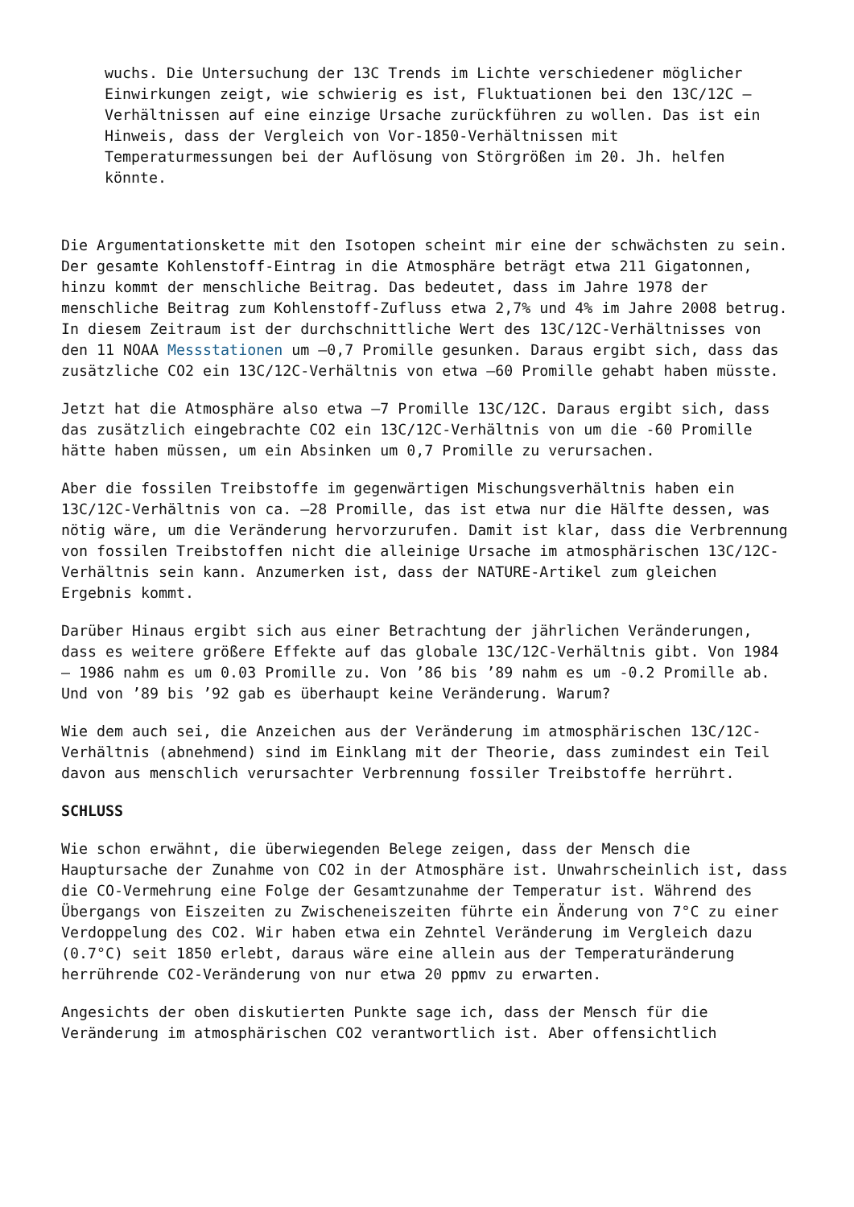wuchs. Die Untersuchung der 13C Trends im Lichte verschiedener möglicher Einwirkungen zeigt, wie schwierig es ist, Fluktuationen bei den 13C/12C – Verhältnissen auf eine einzige Ursache zurückführen zu wollen. Das ist ein Hinweis, dass der Vergleich von Vor-1850-Verhältnissen mit Temperaturmessungen bei der Auflösung von Störgrößen im 20. Jh. helfen könnte.
Die Argumentationskette mit den Isotopen scheint mir eine der schwächsten zu sein. Der gesamte Kohlenstoff-Eintrag in die Atmosphäre beträgt etwa 211 Gigatonnen, hinzu kommt der menschliche Beitrag. Das bedeutet, dass im Jahre 1978 der menschliche Beitrag zum Kohlenstoff-Zufluss etwa 2,7% und 4% im Jahre 2008 betrug. In diesem Zeitraum ist der durchschnittliche Wert des 13C/12C-Verhältnisses von den 11 NOAA Messstationen um –0,7 Promille gesunken. Daraus ergibt sich, dass das zusätzliche CO2 ein 13C/12C-Verhältnis von etwa –60 Promille gehabt haben müsste.
Jetzt hat die Atmosphäre also etwa –7 Promille 13C/12C. Daraus ergibt sich, dass das zusätzlich eingebrachte CO2 ein 13C/12C-Verhältnis von um die -60 Promille hätte haben müssen, um ein Absinken um 0,7 Promille zu verursachen.
Aber die fossilen Treibstoffe im gegenwärtigen Mischungsverhältnis haben ein 13C/12C-Verhältnis von ca. –28 Promille, das ist etwa nur die Hälfte dessen, was nötig wäre, um die Veränderung hervorzurufen. Damit ist klar, dass die Verbrennung von fossilen Treibstoffen nicht die alleinige Ursache im atmosphärischen 13C/12C-Verhältnis sein kann. Anzumerken ist, dass der NATURE-Artikel zum gleichen Ergebnis kommt.
Darüber Hinaus ergibt sich aus einer Betrachtung der jährlichen Veränderungen, dass es weitere größere Effekte auf das globale 13C/12C-Verhältnis gibt. Von 1984 – 1986 nahm es um 0.03 Promille zu. Von ’86 bis ’89 nahm es um -0.2 Promille ab. Und von ’89 bis ’92 gab es überhaupt keine Veränderung. Warum?
Wie dem auch sei, die Anzeichen aus der Veränderung im atmosphärischen 13C/12C-Verhältnis (abnehmend) sind im Einklang mit der Theorie, dass zumindest ein Teil davon aus menschlich verursachter Verbrennung fossiler Treibstoffe herrührt.
SCHLUSS
Wie schon erwähnt, die überwiegenden Belege zeigen, dass der Mensch die Hauptursache der Zunahme von CO2 in der Atmosphäre ist. Unwahrscheinlich ist, dass die CO-Vermehrung eine Folge der Gesamtzunahme der Temperatur ist. Während des Übergangs von Eiszeiten zu Zwischeneiszeiten führte ein Änderung von 7°C zu einer Verdoppelung des CO2. Wir haben etwa ein Zehntel Veränderung im Vergleich dazu (0.7°C) seit 1850 erlebt, daraus wäre eine allein aus der Temperaturänderung herrührende CO2-Veränderung von nur etwa 20 ppmv zu erwarten.
Angesichts der oben diskutierten Punkte sage ich, dass der Mensch für die Veränderung im atmosphärischen CO2 verantwortlich ist. Aber offensichtlich